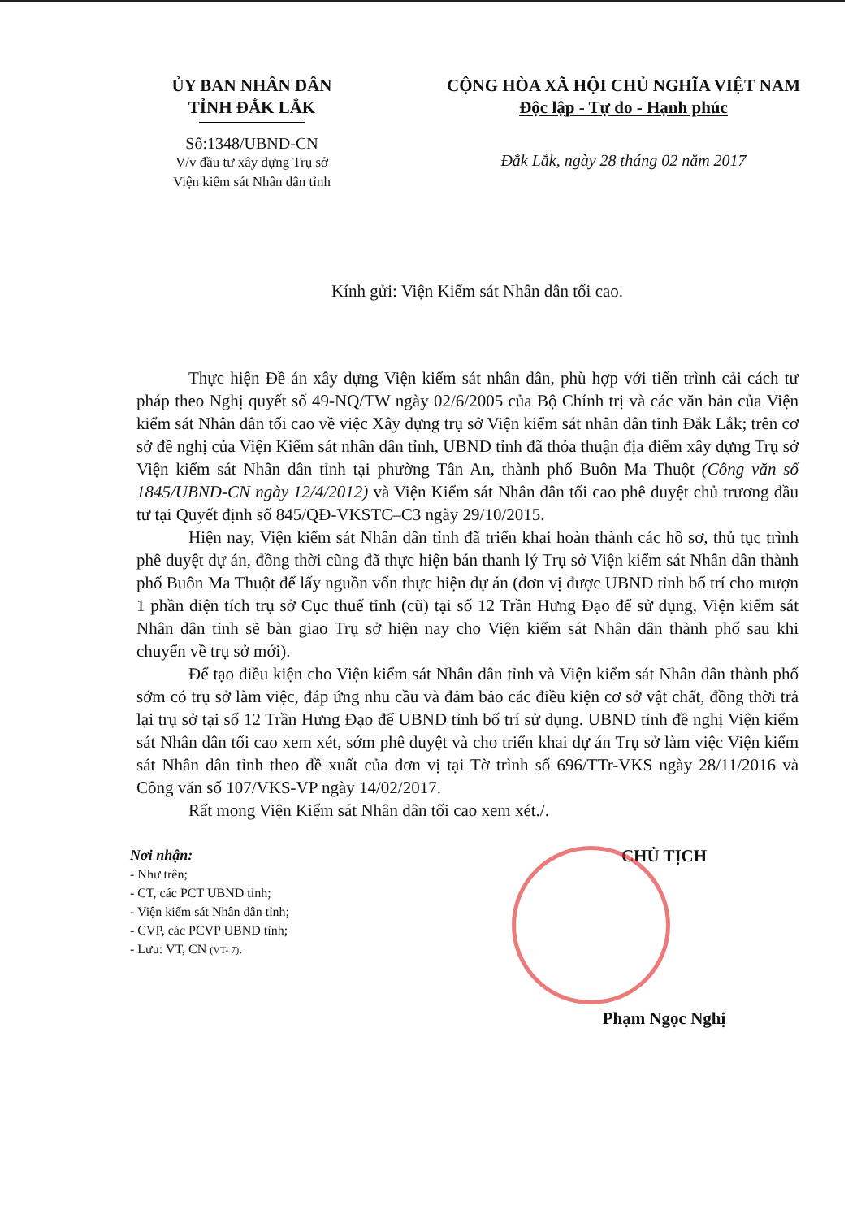ỦY BAN NHÂN DÂN
TỈNH ĐẮK LẮK
Số:1348/UBND-CN
V/v đầu tư xây dựng Trụ sở
Viện kiểm sát Nhân dân tỉnh
CỘNG HÒA XÃ HỘI CHỦ NGHĨA VIỆT NAM
Độc lập - Tự do - Hạnh phúc
Đắk Lắk, ngày 28 tháng 02 năm 2017
Kính gửi: Viện Kiểm sát Nhân dân tối cao.
Thực hiện Đề án xây dựng Viện kiểm sát nhân dân, phù hợp với tiến trình cải cách tư pháp theo Nghị quyết số 49-NQ/TW ngày 02/6/2005 của Bộ Chính trị và các văn bản của Viện kiểm sát Nhân dân tối cao về việc Xây dựng trụ sở Viện kiểm sát nhân dân tỉnh Đắk Lắk; trên cơ sở đề nghị của Viện Kiểm sát nhân dân tỉnh, UBND tỉnh đã thỏa thuận địa điểm xây dựng Trụ sở Viện kiểm sát Nhân dân tỉnh tại phường Tân An, thành phố Buôn Ma Thuột (Công văn số 1845/UBND-CN ngày 12/4/2012) và Viện Kiểm sát Nhân dân tối cao phê duyệt chủ trương đầu tư tại Quyết định số 845/QĐ-VKSTC–C3 ngày 29/10/2015.
Hiện nay, Viện kiểm sát Nhân dân tỉnh đã triển khai hoàn thành các hồ sơ, thủ tục trình phê duyệt dự án, đồng thời cũng đã thực hiện bán thanh lý Trụ sở Viện kiểm sát Nhân dân thành phố Buôn Ma Thuột để lấy nguồn vốn thực hiện dự án (đơn vị được UBND tỉnh bố trí cho mượn 1 phần diện tích trụ sở Cục thuế tỉnh (cũ) tại số 12 Trần Hưng Đạo để sử dụng, Viện kiểm sát Nhân dân tỉnh sẽ bàn giao Trụ sở hiện nay cho Viện kiểm sát Nhân dân thành phố sau khi chuyển về trụ sở mới).
Để tạo điều kiện cho Viện kiểm sát Nhân dân tỉnh và Viện kiểm sát Nhân dân thành phố sớm có trụ sở làm việc, đáp ứng nhu cầu và đảm bảo các điều kiện cơ sở vật chất, đồng thời trả lại trụ sở tại số 12 Trần Hưng Đạo để UBND tỉnh bố trí sử dụng. UBND tỉnh đề nghị Viện kiểm sát Nhân dân tối cao xem xét, sớm phê duyệt và cho triển khai dự án Trụ sở làm việc Viện kiểm sát Nhân dân tỉnh theo đề xuất của đơn vị tại Tờ trình số 696/TTr-VKS ngày 28/11/2016 và Công văn số 107/VKS-VP ngày 14/02/2017.
Rất mong Viện Kiểm sát Nhân dân tối cao xem xét./.
Nơi nhận:
- Như trên;
- CT, các PCT UBND tỉnh;
- Viện kiểm sát Nhân dân tỉnh;
- CVP, các PCVP UBND tỉnh;
- Lưu: VT, CN (VT- 7).
CHỦ TỊCH
Phạm Ngọc Nghị